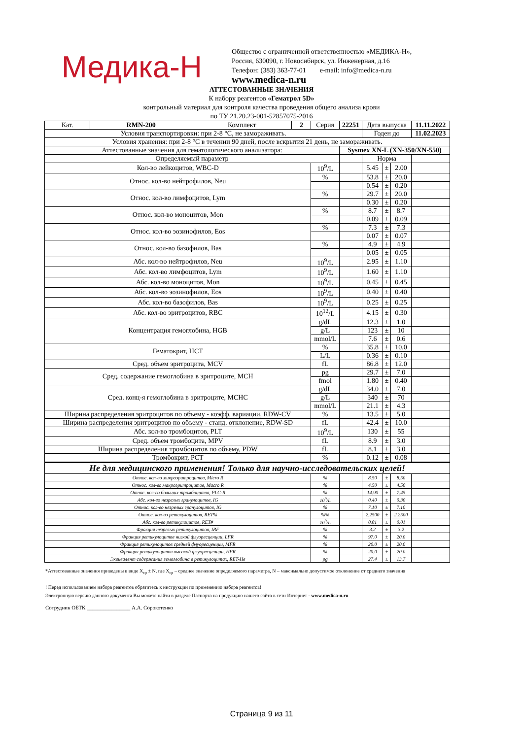Медика-Н
Общество с ограниченной ответственностью «МЕДИКА-Н»,
Россия, 630090, г. Новосибирск, ул. Инженерная, д.16
Телефон: (383) 363-77-01 e-mail: info@medica-n.ru
www.medica-n.ru
АТТЕСТОВАННЫЕ ЗНАЧЕНИЯ
К набору реагентов «Гематрол 5D»
контрольный материал для контроля качества проведения общего анализа крови
по ТУ 21.20.23-001-52857075-2016
| Кат. | RMN-200 | Комплект | 2 | Серия | 22251 | | Дата выпуска | | | 11.11.2022 |
| Условия транспортировки: при 2-8 °С, не замораживать. | | | | | | | Годен до | | | 11.02.2023 |
| Условия хранения: при 2-8 °С в течении 90 дней, после вскрытия 21 день, не замораживать. | | | | | | | | | | |
| Аттестованные значения для гематологического анализатора: | | | | | | Sysmex XN-L (XN-350/XN-550) | | | | |
| Определяемый параметр | | | | | | | Норма | | | |
| Кол-во лейкоцитов, WBC-D | | | | 10<sup>9</sup>/L | | | 5.45 | ± | 2.00 | |
| Относ. кол-во нейтрофилов, Neu | | | | % | | | 53.8 | ± | 20.0 | |
| | | | | | | | 0.54 | ± | 0.20 | |
| Относ. кол-во лимфоцитов, Lym | | | | % | | | 29.7 | ± | 20.0 | |
| | | | | | | | 0.30 | ± | 0.20 | |
| Относ. кол-во моноцитов, Mon | | | | % | | | 8.7 | ± | 8.7 | |
| | | | | | | | 0.09 | ± | 0.09 | |
| Относ. кол-во эозинофилов, Eos | | | | % | | | 7.3 | ± | 7.3 | |
| | | | | | | | 0.07 | ± | 0.07 | |
| Относ. кол-во базофилов, Bas | | | | % | | | 4.9 | ± | 4.9 | |
| | | | | | | | 0.05 | ± | 0.05 | |
| Абс. кол-во нейтрофилов, Neu | | | | 10<sup>9</sup>/L | | | 2.95 | ± | 1.10 | |
| Абс. кол-во лимфоцитов, Lym | | | | 10<sup>9</sup>/L | | | 1.60 | ± | 1.10 | |
| Абс. кол-во моноцитов, Mon | | | | 10<sup>9</sup>/L | | | 0.45 | ± | 0.45 | |
| Абс. кол-во эозинофилов, Eos | | | | 10<sup>9</sup>/L | | | 0.40 | ± | 0.40 | |
| Абс. кол-во базофилов, Bas | | | | 10<sup>9</sup>/L | | | 0.25 | ± | 0.25 | |
| Абс. кол-во эритроцитов, RBC | | | | 10<sup>12</sup>/L | | | 4.15 | ± | 0.30 | |
| Концентрация гемоглобина, HGB | | | | g/dL | | | 12.3 | ± | 1.0 | |
| | | | | g/L | | | 123 | ± | 10 | |
| | | | | mmol/L | | | 7.6 | ± | 0.6 | |
| Гематокрит, HCT | | | | % | | | 35.8 | ± | 10.0 | |
| | | | | L/L | | | 0.36 | ± | 0.10 | |
| Сред. объем эритроцита, MCV | | | | fL | | | 86.8 | ± | 12.0 | |
| Сред. содержание гемоглобина в эритроците, MCH | | | | pg | | | 29.7 | ± | 7.0 | |
| | | | | fmol | | | 1.80 | ± | 0.40 | |
| Сред. конц-я гемоглобина в эритроците, MCHC | | | | g/dL | | | 34.0 | ± | 7.0 | |
| | | | | g/L | | | 340 | ± | 70 | |
| | | | | mmol/L | | | 21.1 | ± | 4.3 | |
| Ширина распределения эритроцитов по объему - коэфф. вариации, RDW-CV | | | | % | | | 13.5 | ± | 5.0 | |
| Ширина распределения эритроцитов по объему - станд. отклонение, RDW-SD | | | | fL | | | 42.4 | ± | 10.0 | |
| Абс. кол-во тромбоцитов, PLT | | | | 10<sup>9</sup>/L | | | 130 | ± | 55 | |
| Сред. объем тромбоцита, MPV | | | | fL | | | 8.9 | ± | 3.0 | |
| Ширина распределения тромбоцитов по объему, PDW | | | | fL | | | 8.1 | ± | 3.0 | |
| Тромбокрит, PCT | | | | % | | | 0.12 | ± | 0.08 | |
| Не для медицинского применения! Только для научно-исследовательских целей! | | | | | | | | | | |
| Относ. кол-во микроэритроцитов, Micro R | | | | % | | | 8.50 | ± | 8.50 | |
| Относ. кол-во макроэритроцитов, Macro R | | | | % | | | 4.50 | ± | 4.50 | |
| Относ. кол-во больших тромбоцитов, PLC-R | | | | % | | | 14.90 | ± | 7.45 | |
| Абс. кол-во незрелых гранулоцитов, IG | | | | 10<sup>9</sup>/L | | | 0.40 | ± | 0.30 | |
| Относ. кол-во незрелых гранулоцитов, IG | | | | % | | | 7.10 | ± | 7.10 | |
| Относ. кол-во ретикулоцитов, RET% | | | | %% | | | 2.2500 | ± | 2.2500 | |
| Абс. кол-во ретикулоцитов, RET# | | | | 10<sup>9</sup>/L | | | 0.01 | ± | 0.01 | |
| Фракция незрелых ретикулоцитов, IRF | | | | % | | | 3.2 | ± | 3.2 | |
| Фракция ретикулоцитов низкой флуоресценции, LFR | | | | % | | | 97.0 | ± | 20.0 | |
| Фракция ретикулоцитов средней флуоресценции, MFR | | | | % | | | 20.0 | ± | 20.0 | |
| Фракция ретикулоцитов высокой флуоресценции, HFR | | | | % | | | 20.0 | ± | 20.0 | |
| Эквивалент содержания гемоглобина в ретикулоцитах, RET-He | | | | pg | | | 27.4 | ± | 13.7 | |
*Аттестованные значения приведены в виде X<sub>ср</sub> ± N, где X<sub>ср</sub> – среднее значение определяемого параметра, N – максимально допустимое отклонение от среднего значения
! Перед использованием набора реагентов обратитесь к инструкции по применению набора реагентов!
Электронную версию данного документа Вы можете найти в разделе Паспорта на продукцию нашего сайта в сети Интернет - www.medica-n.ru
Сотрудник ОБТК ________________ А.А. Сорокотенко
Страница 9 из 11